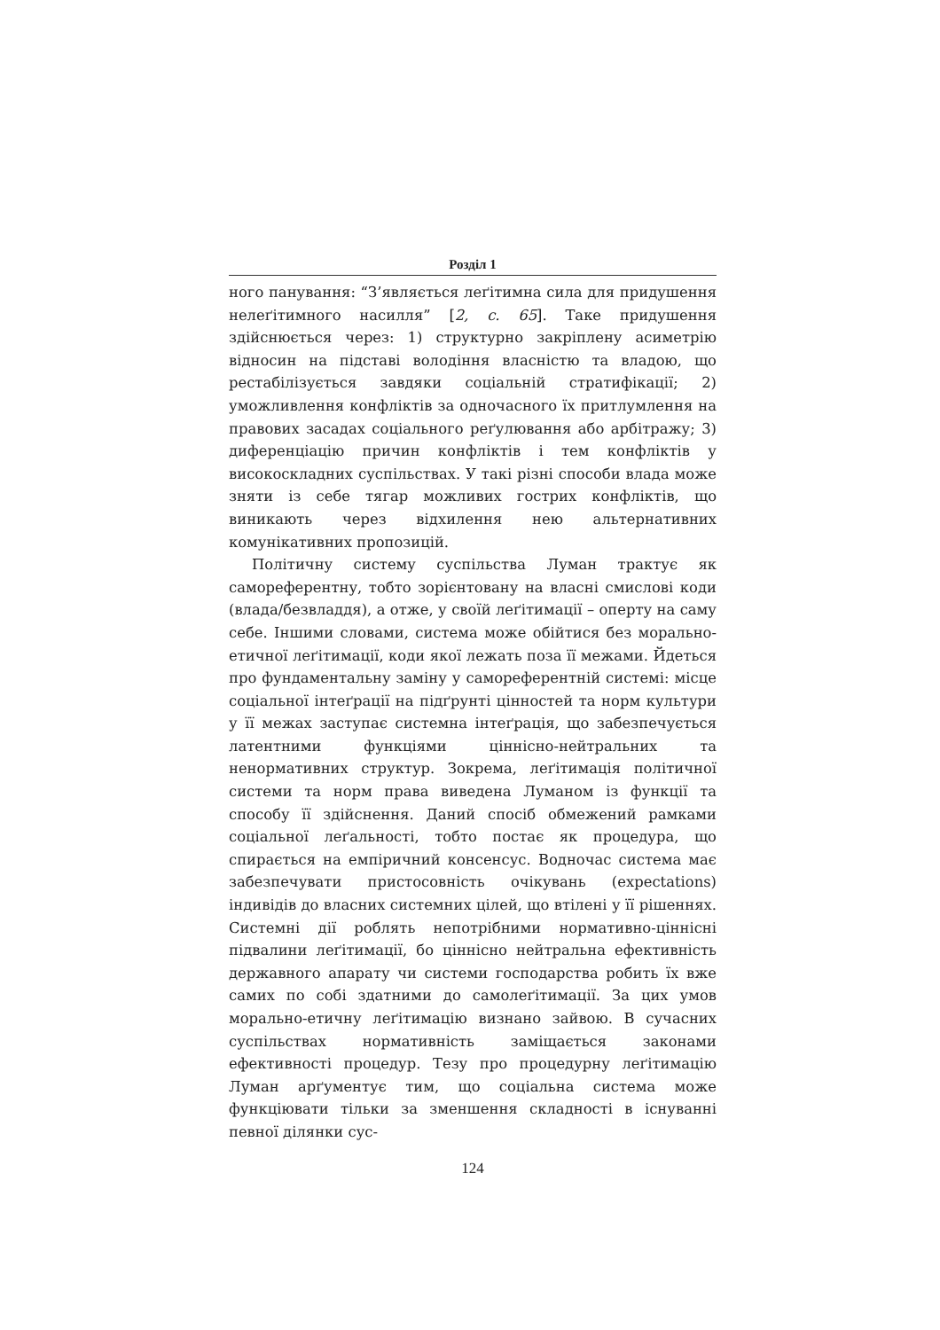Розділ 1
ного панування: “З’являється леґітимна сила для придушення нелеґітимного насилля” [2, с. 65]. Таке придушення здійснюється через: 1) структурно закріплену асиметрію відносин на підставі володіння власністю та владою, що рестабілізується завдяки соціальній стратифікації; 2) уможливлення конфліктів за одночасного їх притлумлення на правових засадах соціального реґулювання або арбітражу; 3) диференціацію причин конфліктів і тем конфліктів у високоскладних суспільствах. У такі різні способи влада може зняти із себе тягар можливих гострих конфліктів, що виникають через відхилення нею альтернативних комунікативних пропозицій.
Політичну систему суспільства Луман трактує як самореферентну, тобто зорієнтовану на власні смислові коди (влада/безвладдя), а отже, у своїй леґітимації – оперту на саму себе. Іншими словами, система може обійтися без морально-етичної леґітимації, коди якої лежать поза її межами. Йдеться про фундаментальну заміну у самореферентній системі: місце соціальної інтеґрації на підґрунті цінностей та норм культури у її межах заступає системна інтеґрація, що забезпечується латентними функціями ціннісно-нейтральних та ненормативних структур. Зокрема, леґітимація політичної системи та норм права виведена Луманом із функції та способу її здійснення. Даний спосіб обмежений рамками соціальної леґальності, тобто постає як процедура, що спирається на емпіричний консенсус. Водночас система має забезпечувати пристосовність очікувань (expectations) індивідів до власних системних цілей, що втілені у її рішеннях. Системні дії роблять непотрібними нормативно-ціннісні підвалини леґітимації, бо ціннісно нейтральна ефективність державного апарату чи системи господарства робить їх вже самих по собі здатними до самолеґітимації. За цих умов морально-етичну леґітимацію визнано зайвою. В сучасних суспільствах нормативність заміщається законами ефективності процедур. Тезу про процедурну леґітимацію Луман арґументує тим, що соціальна система може функціювати тільки за зменшення складності в існуванні певної ділянки сус-
124